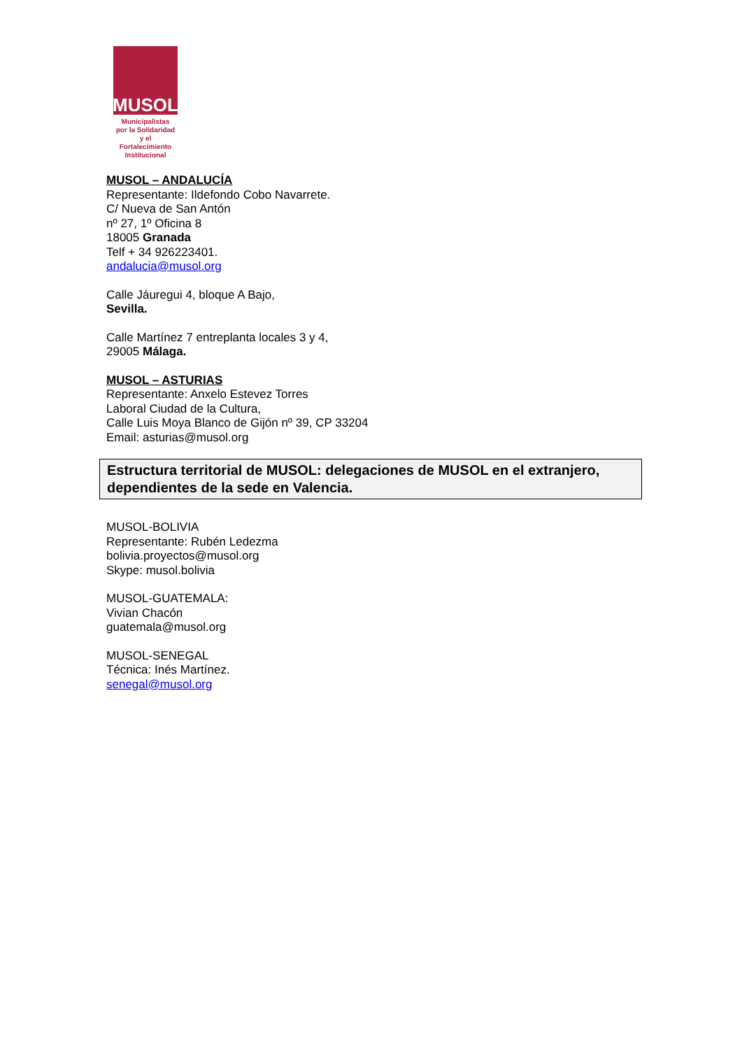MUSOL
Municipalistas
por la Solidaridad
y el Fortalecimiento
Institucional
MUSOL – ANDALUCÍA
Representante: Ildefondo Cobo Navarrete.
C/ Nueva de San Antón
nº 27, 1º Oficina 8
18005 Granada
Telf + 34 926223401.
andalucia@musol.org
Calle Jáuregui 4, bloque A Bajo,
Sevilla.
Calle Martínez 7 entreplanta locales 3 y 4,
29005 Málaga.
MUSOL – ASTURIAS
Representante: Anxelo Estevez Torres
Laboral Ciudad de la Cultura,
Calle Luis Moya Blanco de Gijón nº 39, CP 33204
Email: asturias@musol.org
Estructura territorial de MUSOL: delegaciones de MUSOL en el extranjero, dependientes de la sede en Valencia.
MUSOL-BOLIVIA
Representante: Rubén Ledezma
bolivia.proyectos@musol.org
Skype: musol.bolivia
MUSOL-GUATEMALA:
Vivian Chacón
guatemala@musol.org
MUSOL-SENEGAL
Técnica: Inés Martínez.
senegal@musol.org